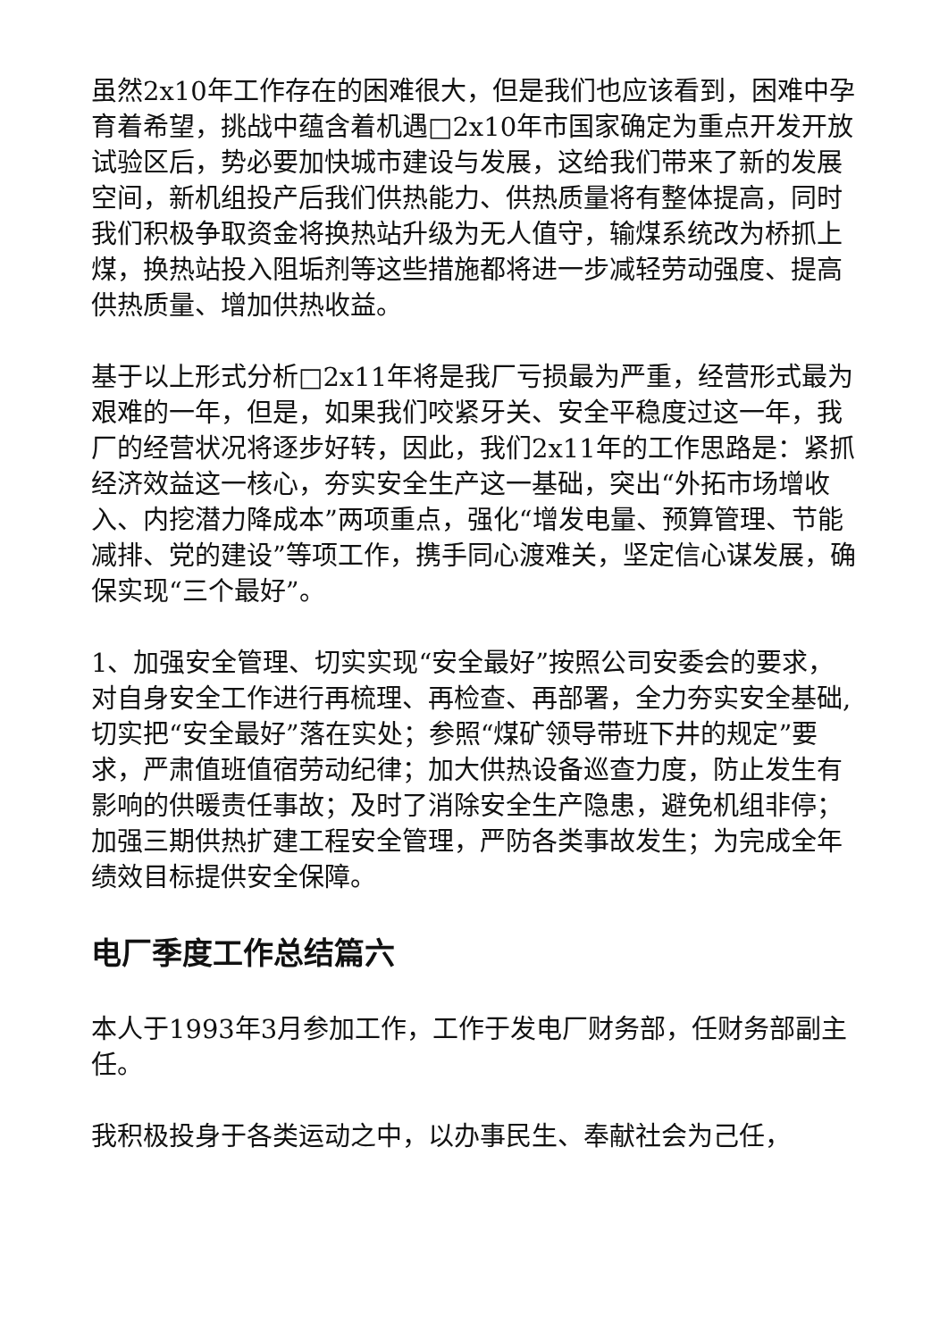虽然2x10年工作存在的困难很大，但是我们也应该看到，困难中孕育着希望，挑战中蕴含着机遇□2x10年市国家确定为重点开发开放试验区后，势必要加快城市建设与发展，这给我们带来了新的发展空间，新机组投产后我们供热能力、供热质量将有整体提高，同时我们积极争取资金将换热站升级为无人值守，输煤系统改为桥抓上煤，换热站投入阻垢剂等这些措施都将进一步减轻劳动强度、提高供热质量、增加供热收益。
基于以上形式分析□2x11年将是我厂亏损最为严重，经营形式最为艰难的一年，但是，如果我们咬紧牙关、安全平稳度过这一年，我厂的经营状况将逐步好转，因此，我们2x11年的工作思路是：紧抓经济效益这一核心，夯实安全生产这一基础，突出“外拓市场增收入、内挖潜力降成本”两项重点，强化“增发电量、预算管理、节能减排、党的建设”等项工作，携手同心渡难关，坚定信心谋发展，确保实现“三个最好”。
1、加强安全管理、切实实现“安全最好”按照公司安委会的要求，对自身安全工作进行再梳理、再检查、再部署，全力夯实安全基础,切实把“安全最好”落在实处；参照“煤矿领导带班下井的规定”要求，严肃值班值宿劳动纪律；加大供热设备巡查力度，防止发生有影响的供暖责任事故；及时了消除安全生产隐患，避免机组非停；加强三期供热扩建工程安全管理，严防各类事故发生；为完成全年绩效目标提供安全保障。
电厂季度工作总结篇六
本人于1993年3月参加工作，工作于发电厂财务部，任财务部副主任。
我积极投身于各类运动之中，以办事民生、奉献社会为己任，